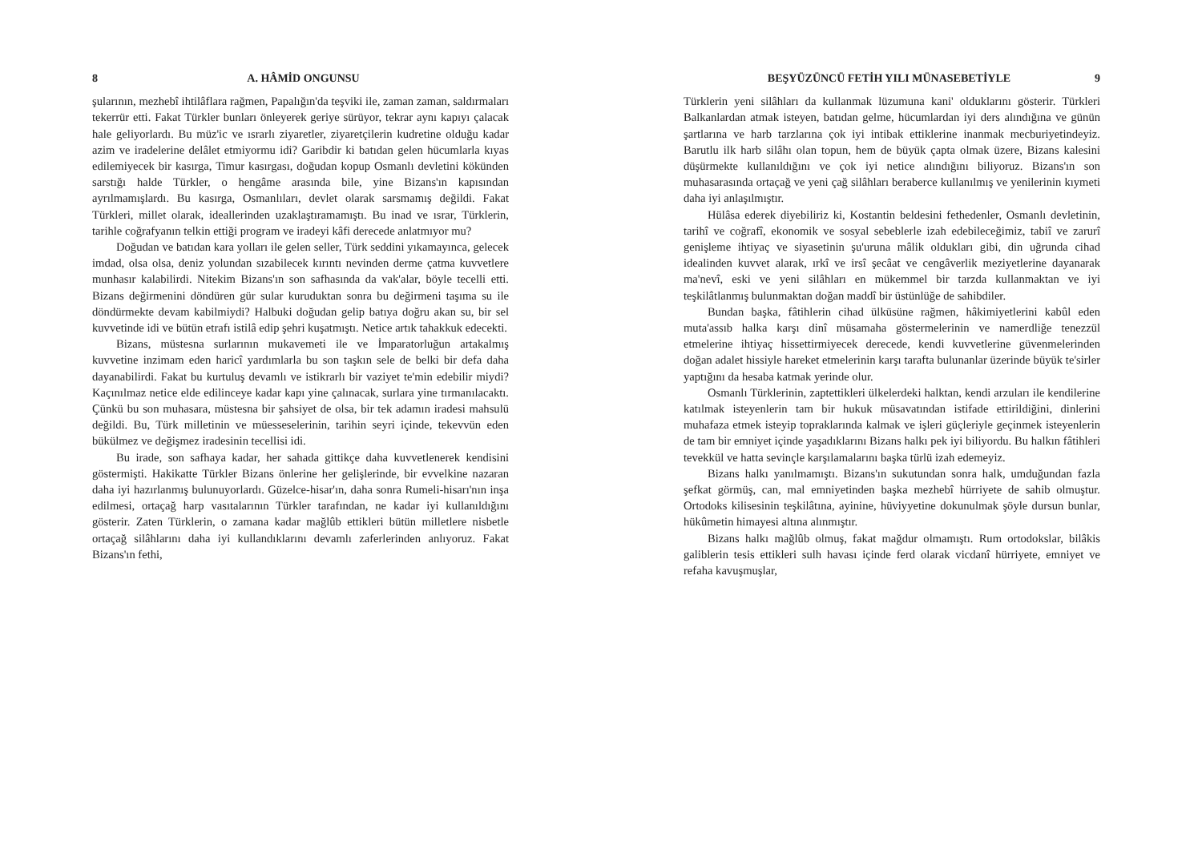8 A. HÂMİD ONGUNSU
şularının, mezhebî ihtilâflara rağmen, Papalığın'da teşviki ile, zaman zaman, saldırmaları tekerrür etti. Fakat Türkler bunları önleyerek geriye sürüyor, tekrar aynı kapıyı çalacak hale geliyorlardı. Bu müz'ic ve ısrarlı ziyaretler, ziyaretçilerin kudretine olduğu kadar azim ve iradelerine delâlet etmiyormu idi? Garibdir ki batıdan gelen hücumlarla kıyas edilemiyecek bir kasırga, Timur kasırgası, doğudan kopup Osmanlı devletini kökünden sarstığı halde Türkler, o hengâme arasında bile, yine Bizans'ın kapısından ayrılmamışlardı. Bu kasırga, Osmanlıları, devlet olarak sarsmamış değildi. Fakat Türkleri, millet olarak, ideallerinden uzaklaştıramamıştı. Bu inad ve ısrar, Türklerin, tarihle coğrafyanın telkin ettiği program ve iradeyi kâfi derecede anlatmıyor mu?
Doğudan ve batıdan kara yolları ile gelen seller, Türk seddini yıkamayınca, gelecek imdad, olsa olsa, deniz yolundan sızabilecek kırıntı nevinden derme çatma kuvvetlere munhasır kalabilirdi. Nitekim Bizans'ın son safhasında da vak'alar, böyle tecelli etti. Bizans değirmenini döndüren gür sular kuruduktan sonra bu değirmeni taşıma su ile döndürmekte devam kabilmiydi? Halbuki doğudan gelip batıya doğru akan su, bir sel kuvvetinde idi ve bütün etrafı istilâ edip şehri kuşatmıştı. Netice artık tahakkuk edecekti.
Bizans, müstesna surlarının mukavemeti ile ve İmparatorluğun artakalmış kuvvetine inzimam eden haricî yardımlarla bu son taşkın sele de belki bir defa daha dayanabilirdi. Fakat bu kurtuluş devamlı ve istikrarlı bir vaziyet te'min edebilir miydi? Kaçınılmaz netice elde edilinceye kadar kapı yine çalınacak, surlara yine tırmanılacaktı. Çünkü bu son muhasara, müstesna bir şahsiyet de olsa, bir tek adamın iradesi mahsulü değildi. Bu, Türk milletinin ve müesseselerinin, tarihin seyri içinde, tekevvün eden bükülmez ve değişmez iradesinin tecellisi idi.
Bu irade, son safhaya kadar, her sahada gittikçe daha kuvvetlenerek kendisini göstermişti. Hakikatte Türkler Bizans önlerine her gelişlerinde, bir evvelkine nazaran daha iyi hazırlanmış bulunuyorlardı. Güzelce-hisar'ın, daha sonra Rumeli-hisarı'nın inşa edilmesi, ortaçağ harp vasıtalarının Türkler tarafından, ne kadar iyi kullanıldığını gösterir. Zaten Türklerin, o zamana kadar mağlûb ettikleri bütün milletlere nisbetle ortaçağ silâhlarını daha iyi kullandıklarını devamlı zaferlerinden anlıyoruz. Fakat Bizans'ın fethi,
BEŞYÜZÜNCÜ FETİH YILI MÜNASEBETİYLE 9
Türklerin yeni silâhları da kullanmak lüzumuna kani' olduklarını gösterir. Türkleri Balkanlardan atmak isteyen, batıdan gelme, hücumlardan iyi ders alındığına ve günün şartlarına ve harb tarzlarına çok iyi intibak ettiklerine inanmak mecburiyetindeyiz. Barutlu ilk harb silâhı olan topun, hem de büyük çapta olmak üzere, Bizans kalesini düşürmekte kullanıldığını ve çok iyi netice alındığını biliyoruz. Bizans'ın son muhasarasında ortaçağ ve yeni çağ silâhları beraberce kullanılmış ve yenilerinin kıymeti daha iyi anlaşılmıştır.
Hülâsa ederek diyebiliriz ki, Kostantin beldesini fethedenler, Osmanlı devletinin, tarihî ve coğrafî, ekonomik ve sosyal sebeblerle izah edebileceğimiz, tabiî ve zarurî genişleme ihtiyaç ve siyasetinin şu'uruna mâlik oldukları gibi, din uğrunda cihad idealinden kuvvet alarak, ırkî ve irsî şecâat ve cengâverlik meziyetlerine dayanarak ma'nevî, eski ve yeni silâhları en mükemmel bir tarzda kullanmaktan ve iyi teşkilâtlanmış bulunmaktan doğan maddî bir üstünlüğe de sahibdiler.
Bundan başka, fâtihlerin cihad ülküsüne rağmen, hâkimiyetlerini kabûl eden muta'assıb halka karşı dinî müsamaha göstermelerinin ve namerdliğe tenezzül etmelerine ihtiyaç hissettirmiyecek derecede, kendi kuvvetlerine güvenmelerinden doğan adalet hissiyle hareket etmelerinin karşı tarafta bulunanlar üzerinde büyük te'sirler yaptığını da hesaba katmak yerinde olur.
Osmanlı Türklerinin, zaptettikleri ülkelerdeki halktan, kendi arzuları ile kendilerine katılmak isteyenlerin tam bir hukuk müsavatından istifade ettirildiğini, dinlerini muhafaza etmek isteyip topraklarında kalmak ve işleri güçleriyle geçinmek isteyenlerin de tam bir emniyet içinde yaşadıklarını Bizans halkı pek iyi biliyordu. Bu halkın fâtihleri tevekkül ve hatta sevinçle karşılamalarını başka türlü izah edemeyiz.
Bizans halkı yanılmamıştı. Bizans'ın sukutundan sonra halk, umduğundan fazla şefkat görmüş, can, mal emniyetinden başka mezhebî hürriyete de sahib olmuştur. Ortodoks kilisesinin teşkilâtına, ayinine, hüviyyetine dokunulmak şöyle dursun bunlar, hükûmetin himayesi altına alınmıştır.
Bizans halkı mağlûb olmuş, fakat mağdur olmamıştı. Rum ortodokslar, bilâkis galiblerin tesis ettikleri sulh havası içinde ferd olarak vicdanî hürriyete, emniyet ve refaha kavuşmuşlar,